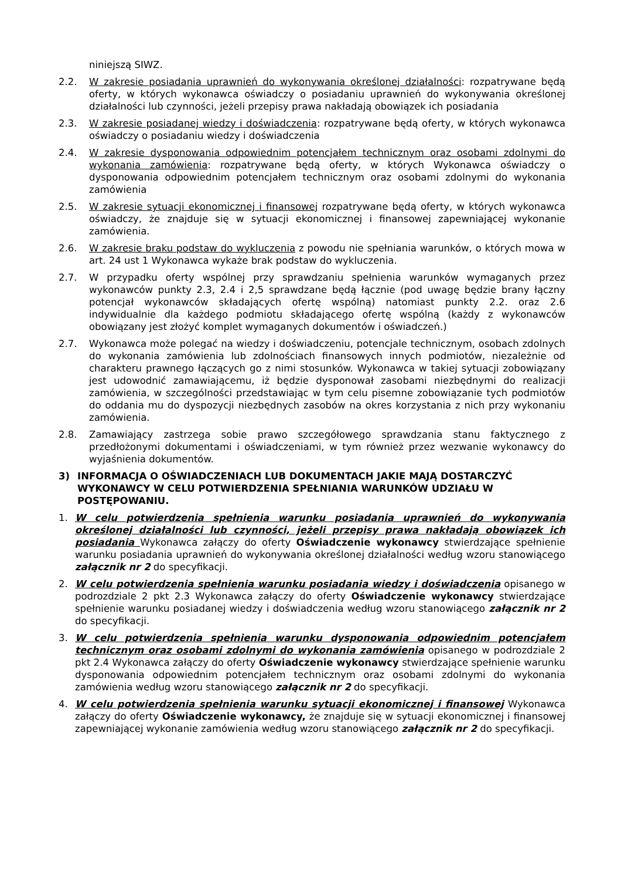niniejszą SIWZ.
2.2. W zakresie posiadania uprawnień do wykonywania określonej działalności: rozpatrywane będą oferty, w których wykonawca oświadczy o posiadaniu uprawnień do wykonywania określonej działalności lub czynności, jeżeli przepisy prawa nakładają obowiązek ich posiadania
2.3. W zakresie posiadanej wiedzy i doświadczenia: rozpatrywane będą oferty, w których wykonawca oświadczy o posiadaniu wiedzy i doświadczenia
2.4. W zakresie dysponowania odpowiednim potencjałem technicznym oraz osobami zdolnymi do wykonania zamówienia: rozpatrywane będą oferty, w których Wykonawca oświadczy o dysponowania odpowiednim potencjałem technicznym oraz osobami zdolnymi do wykonania zamówienia
2.5. W zakresie sytuacji ekonomicznej i finansowej rozpatrywane będą oferty, w których wykonawca oświadczy, że znajduje się w sytuacji ekonomicznej i finansowej zapewniającej wykonanie zamówienia.
2.6. W zakresie braku podstaw do wykluczenia z powodu nie spełniania warunków, o których mowa w art. 24 ust 1 Wykonawca wykaże brak podstaw do wykluczenia.
2.7. W przypadku oferty wspólnej przy sprawdzaniu spełnienia warunków wymaganych przez wykonawców punkty 2.3, 2.4 i 2,5 sprawdzane będą łącznie (pod uwagę będzie brany łączny potencjał wykonawców składających ofertę wspólną) natomiast punkty 2.2. oraz 2.6 indywidualnie dla każdego podmiotu składającego ofertę wspólną (każdy z wykonawców obowiązany jest złożyć komplet wymaganych dokumentów i oświadczeń.)
2.7. Wykonawca może polegać na wiedzy i doświadczeniu, potencjale technicznym, osobach zdolnych do wykonania zamówienia lub zdolnościach finansowych innych podmiotów, niezależnie od charakteru prawnego łączących go z nimi stosunków. Wykonawca w takiej sytuacji zobowiązany jest udowodnić zamawiającemu, iż będzie dysponował zasobami niezbędnymi do realizacji zamówienia, w szczególności przedstawiając w tym celu pisemne zobowiązanie tych podmiotów do oddania mu do dyspozycji niezbędnych zasobów na okres korzystania z nich przy wykonaniu zamówienia.
2.8. Zamawiający zastrzega sobie prawo szczegółowego sprawdzania stanu faktycznego z przedłożonymi dokumentami i oświadczeniami, w tym również przez wezwanie wykonawcy do wyjaśnienia dokumentów.
3) INFORMACJA O OŚWIADCZENIACH LUB DOKUMENTACH JAKIE MAJĄ DOSTARCZYĆ WYKONAWCY W CELU POTWIERDZENIA SPEŁNIANIA WARUNKÓW UDZIAŁU W POSTĘPOWANIU.
1. W celu potwierdzenia spełnienia warunku posiadania uprawnień do wykonywania określonej działalności lub czynności, jeżeli przepisy prawa nakładają obowiązek ich posiadania Wykonawca załączy do oferty Oświadczenie wykonawcy stwierdzające spełnienie warunku posiadania uprawnień do wykonywania określonej działalności według wzoru stanowiącego załącznik nr 2 do specyfikacji.
2. W celu potwierdzenia spełnienia warunku posiadania wiedzy i doświadczenia opisanego w podrozdziale 2 pkt 2.3 Wykonawca załączy do oferty Oświadczenie wykonawcy stwierdzające spełnienie warunku posiadanej wiedzy i doświadczenia według wzoru stanowiącego załącznik nr 2 do specyfikacji.
3. W celu potwierdzenia spełnienia warunku dysponowania odpowiednim potencjałem technicznym oraz osobami zdolnymi do wykonania zamówienia opisanego w podrozdziale 2 pkt 2.4 Wykonawca załączy do oferty Oświadczenie wykonawcy stwierdzające spełnienie warunku dysponowania odpowiednim potencjałem technicznym oraz osobami zdolnymi do wykonania zamówienia według wzoru stanowiącego załącznik nr 2 do specyfikacji.
4. W celu potwierdzenia spełnienia warunku sytuacji ekonomicznej i finansowej Wykonawca załączy do oferty Oświadczenie wykonawcy, że znajduje się w sytuacji ekonomicznej i finansowej zapewniającej wykonanie zamówienia według wzoru stanowiącego załącznik nr 2 do specyfikacji.